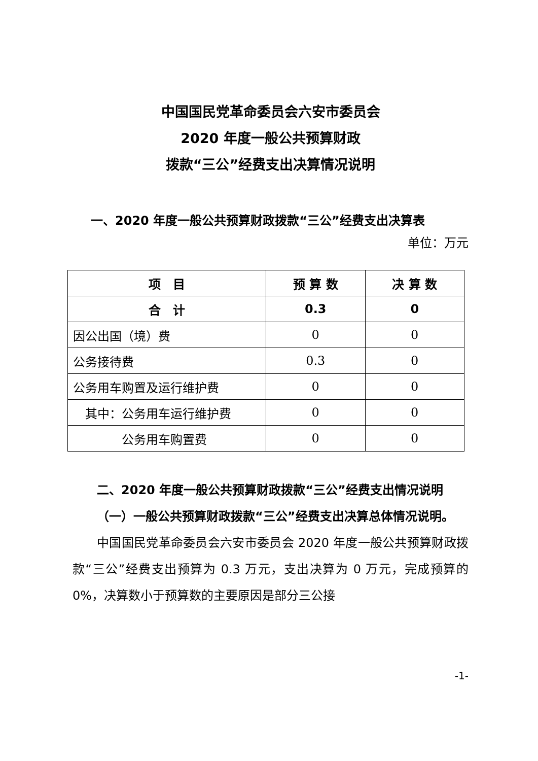中国国民党革命委员会六安市委员会
2020 年度一般公共预算财政
拨款“三公”经费支出决算情况说明
一、2020 年度一般公共预算财政拨款“三公”经费支出决算表
单位：万元
| 项 目 | 预 算 数 | 决 算 数 |
| --- | --- | --- |
| 合 计 | 0.3 | 0 |
| 因公出国（境）费 | 0 | 0 |
| 公务接待费 | 0.3 | 0 |
| 公务用车购置及运行维护费 | 0 | 0 |
| 其中：公务用车运行维护费 | 0 | 0 |
| 公务用车购置费 | 0 | 0 |
二、2020 年度一般公共预算财政拨款“三公”经费支出情况说明
（一）一般公共预算财政拨款“三公”经费支出决算总体情况说明。
中国国民党革命委员会六安市委员会 2020 年度一般公共预算财政拨款“三公”经费支出预算为 0.3 万元，支出决算为 0 万元，完成预算的 0%，决算数小于预算数的主要原因是部分三公接
-1-